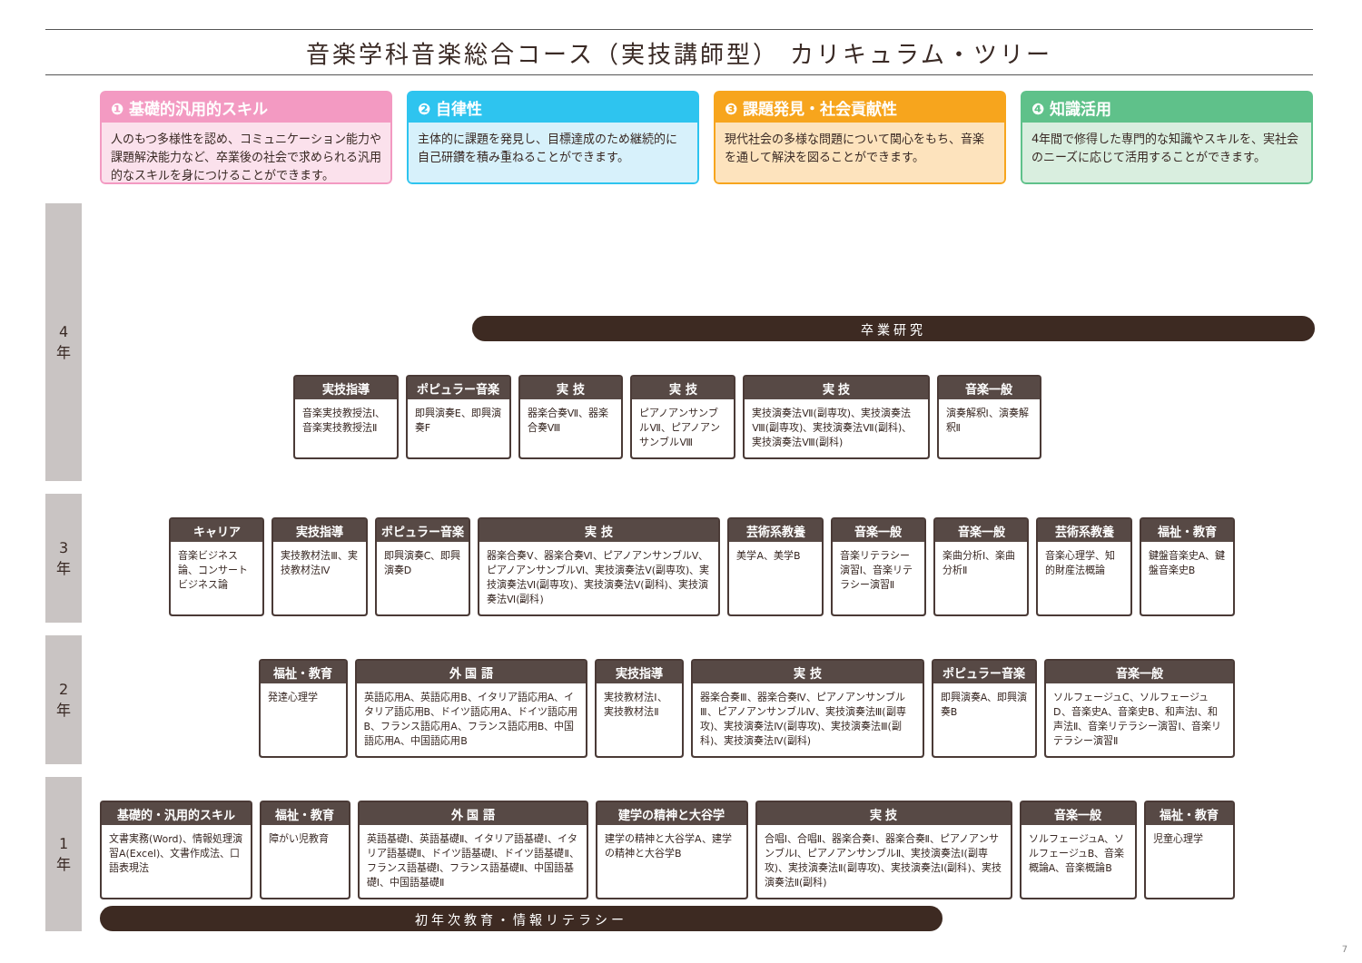音楽学科音楽総合コース（実技講師型） カリキュラム・ツリー
❶ 基礎的汎用的スキル
人のもつ多様性を認め、コミュニケーション能力や課題解決能力など、卒業後の社会で求められる汎用的なスキルを身につけることができます。
❷ 自律性
主体的に課題を発見し、目標達成のため継続的に自己研鑽を積み重ねることができます。
❸ 課題発見・社会貢献性
現代社会の多様な問題について関心をもち、音楽を通して解決を図ることができます。
❹ 知識活用
4年間で修得した専門的な知識やスキルを、実社会のニーズに応じて活用することができます。
4
年
3
年
2
年
1
年
卒業研究
実技指導
音楽実技教授法Ⅰ、音楽実技教授法Ⅱ
ポピュラー音楽
即興演奏E、即興演奏F
実 技
器楽合奏Ⅶ、器楽合奏Ⅷ
実 技
ピアノアンサンブルⅦ、ピアノアンサンブルⅧ
実 技
実技演奏法Ⅶ(副専攻)、実技演奏法Ⅷ(副専攻)、実技演奏法Ⅶ(副科)、実技演奏法Ⅷ(副科)
音楽一般
演奏解釈Ⅰ、演奏解釈Ⅱ
キャリア
音楽ビジネス論、コンサートビジネス論
実技指導
実技教材法Ⅲ、実技教材法Ⅳ
ポピュラー音楽
即興演奏C、即興演奏D
実 技
器楽合奏Ⅴ、器楽合奏Ⅵ、ピアノアンサンブルⅤ、ピアノアンサンブルⅥ、実技演奏法Ⅴ(副専攻)、実技演奏法Ⅵ(副専攻)、実技演奏法Ⅴ(副科)、実技演奏法Ⅵ(副科)
芸術系教養
美学A、美学B
音楽一般
音楽リテラシー演習Ⅰ、音楽リテラシー演習Ⅱ
音楽一般
楽曲分析Ⅰ、楽曲分析Ⅱ
芸術系教養
音楽心理学、知的財産法概論
福祉・教育
鍵盤音楽史A、鍵盤音楽史B
福祉・教育
発達心理学
外 国 語
英語応用A、英語応用B、イタリア語応用A、イタリア語応用B、ドイツ語応用A、ドイツ語応用B、フランス語応用A、フランス語応用B、中国語応用A、中国語応用B
実技指導
実技教材法Ⅰ、実技教材法Ⅱ
実 技
器楽合奏Ⅲ、器楽合奏Ⅳ、ピアノアンサンブルⅢ、ピアノアンサンブルⅣ、実技演奏法Ⅲ(副専攻)、実技演奏法Ⅳ(副専攻)、実技演奏法Ⅲ(副科)、実技演奏法Ⅳ(副科)
ポピュラー音楽
即興演奏A、即興演奏B
音楽一般
ソルフェージュC、ソルフェージュD、音楽史A、音楽史B、和声法Ⅰ、和声法Ⅱ、音楽リテラシー演習Ⅰ、音楽リテラシー演習Ⅱ
基礎的・汎用的スキル
文書実務(Word)、情報処理演習A(Excel)、文書作成法、口語表現法
福祉・教育
障がい児教育
外 国 語
英語基礎Ⅰ、英語基礎Ⅱ、イタリア語基礎Ⅰ、イタリア語基礎Ⅱ、ドイツ語基礎Ⅰ、ドイツ語基礎Ⅱ、フランス語基礎Ⅰ、フランス語基礎Ⅱ、中国語基礎Ⅰ、中国語基礎Ⅱ
建学の精神と大谷学
建学の精神と大谷学A、建学の精神と大谷学B
実 技
合唱Ⅰ、合唱Ⅱ、器楽合奏Ⅰ、器楽合奏Ⅱ、ピアノアンサンブルⅠ、ピアノアンサンブルⅡ、実技演奏法Ⅰ(副専攻)、実技演奏法Ⅱ(副専攻)、実技演奏法Ⅰ(副科)、実技演奏法Ⅱ(副科)
音楽一般
ソルフェージュA、ソルフェージュB、音楽概論A、音楽概論B
福祉・教育
児童心理学
初年次教育・情報リテラシー
7